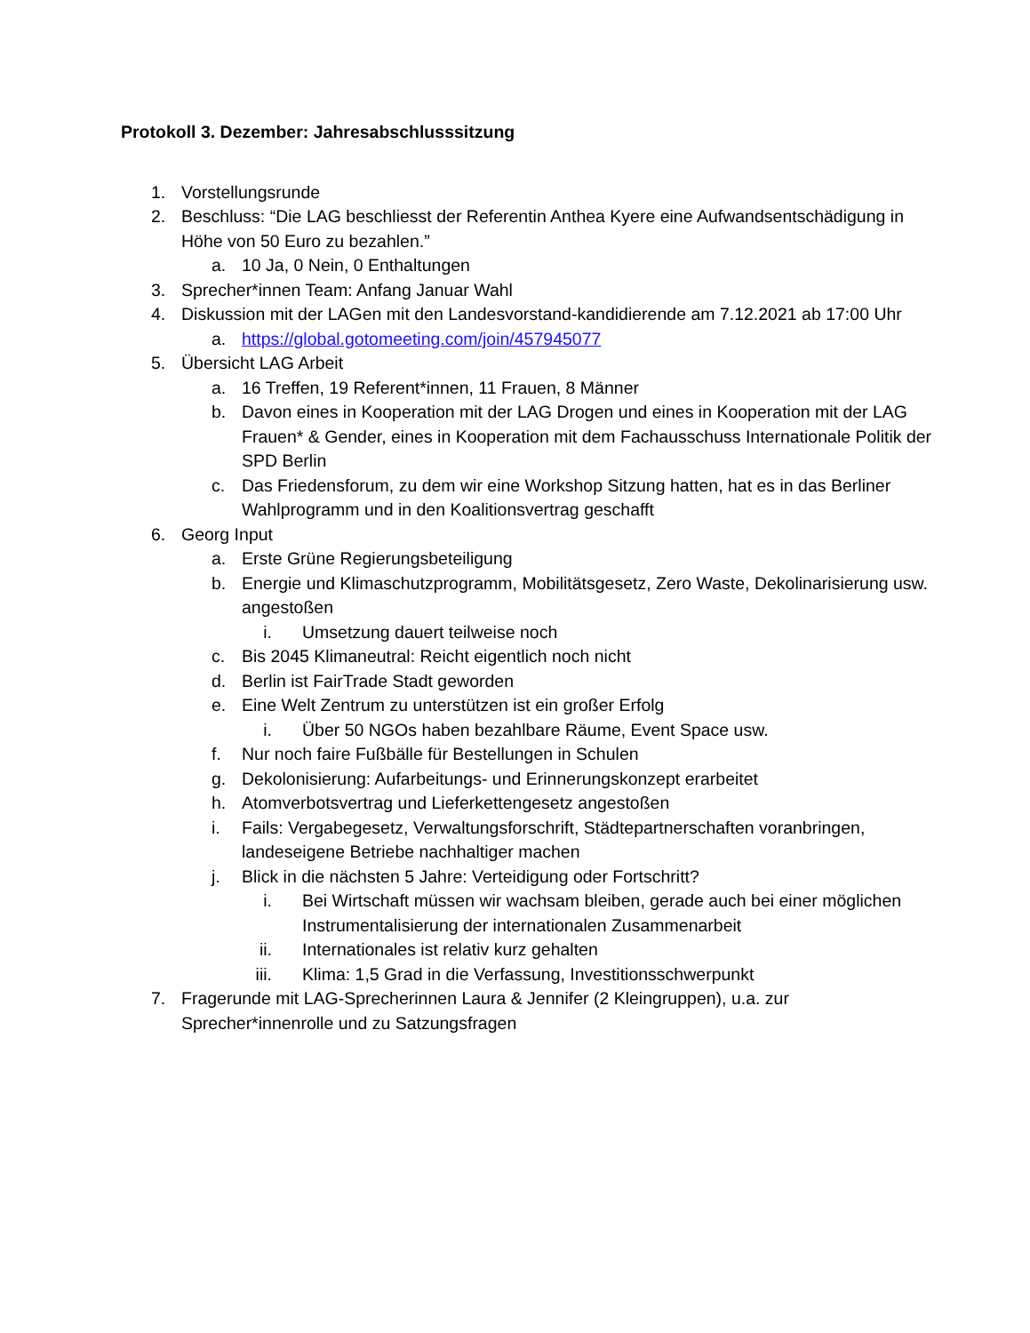Protokoll 3. Dezember: Jahresabschlusssitzung
1. Vorstellungsrunde
2. Beschluss: “Die LAG beschliesst der Referentin Anthea Kyere eine Aufwandsentschädigung in Höhe von 50 Euro zu bezahlen.”
a. 10 Ja, 0 Nein, 0 Enthaltungen
3. Sprecher*innen Team: Anfang Januar Wahl
4. Diskussion mit der LAGen mit den Landesvorstand-kandidierende am 7.12.2021 ab 17:00 Uhr
a. https://global.gotomeeting.com/join/457945077
5. Übersicht LAG Arbeit
a. 16 Treffen, 19 Referent*innen, 11 Frauen, 8 Männer
b. Davon eines in Kooperation mit der LAG Drogen und eines in Kooperation mit der LAG Frauen* & Gender, eines in Kooperation mit dem Fachausschuss Internationale Politik der SPD Berlin
c. Das Friedensforum, zu dem wir eine Workshop Sitzung hatten, hat es in das Berliner Wahlprogramm und in den Koalitionsvertrag geschafft
6. Georg Input
a. Erste Grüne Regierungsbeteiligung
b. Energie und Klimaschutzprogramm, Mobilitätsgesetz, Zero Waste, Dekolinarisierung usw. angestoßen
i. Umsetzung dauert teilweise noch
c. Bis 2045 Klimaneutral: Reicht eigentlich noch nicht
d. Berlin ist FairTrade Stadt geworden
e. Eine Welt Zentrum zu unterstützen ist ein großer Erfolg
i. Über 50 NGOs haben bezahlbare Räume, Event Space usw.
f. Nur noch faire Fußbälle für Bestellungen in Schulen
g. Dekolonisierung: Aufarbeitungs- und Erinnerungskonzept erarbeitet
h. Atomverbotsvertrag und Lieferkettengesetz angestoßen
i. Fails: Vergabegesetz, Verwaltungsforschrift, Städtepartnerschaften voranbringen, landeseigene Betriebe nachhaltiger machen
j. Blick in die nächsten 5 Jahre: Verteidigung oder Fortschritt?
i. Bei Wirtschaft müssen wir wachsam bleiben, gerade auch bei einer möglichen Instrumentalisierung der internationalen Zusammenarbeit
ii. Internationales ist relativ kurz gehalten
iii. Klima: 1,5 Grad in die Verfassung, Investitionsschwerpunkt
7. Fragerunde mit LAG-Sprecherinnen Laura & Jennifer (2 Kleingruppen), u.a. zur Sprecher*innenrolle und zu Satzungsfragen